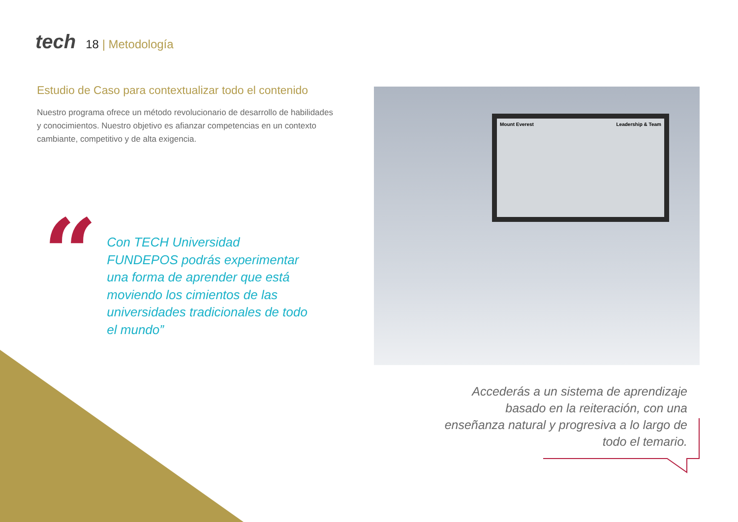tech
18 | Metodología
Estudio de Caso para contextualizar todo el contenido
Nuestro programa ofrece un método revolucionario de desarrollo de habilidades y conocimientos. Nuestro objetivo es afianzar competencias en un contexto cambiante, competitivo y de alta exigencia.
“
Con TECH Universidad FUNDEPOS podrás experimentar una forma de aprender que está moviendo los cimientos de las universidades tradicionales de todo el mundo”
Mount Everest Leadership & Team
Accederás a un sistema de aprendizaje basado en la reiteración, con una enseñanza natural y progresiva a lo largo de todo el temario.